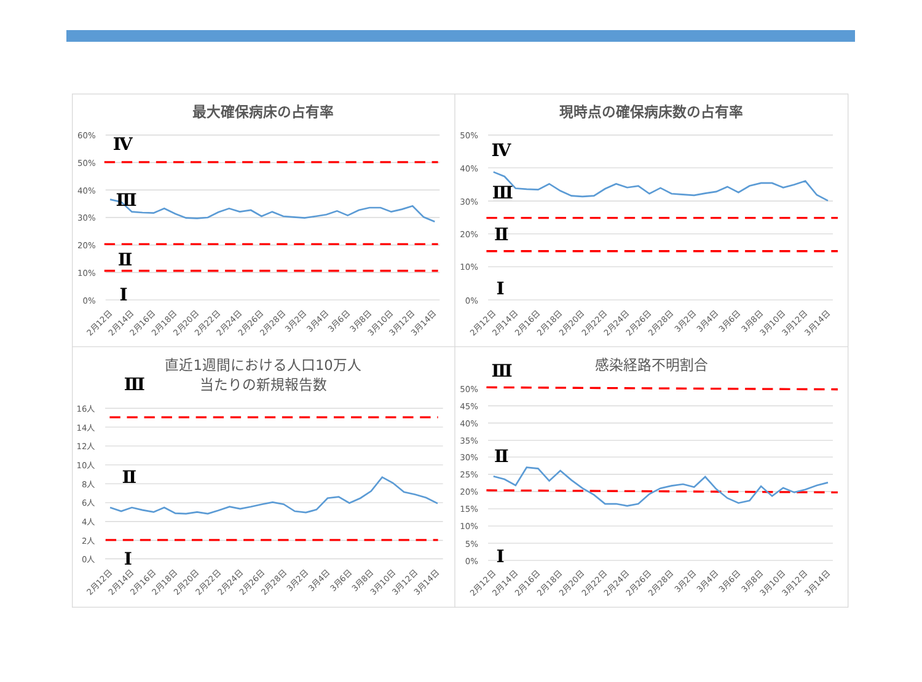最大確保病床の占有率
60%
50%
40%
30%
20%
10%
0%
Ⅳ
Ⅲ
Ⅱ
Ⅰ
2月12日
2月14日
2月16日
2月18日
2月20日
2月22日
2月24日
2月26日
2月28日
3月2日
3月4日
3月6日
3月8日
3月10日
3月12日
3月14日
現時点の確保病床数の占有率
50%
40%
30%
20%
10%
0%
Ⅳ
Ⅲ
Ⅱ
Ⅰ
2月12日
2月14日
2月16日
2月18日
2月20日
2月22日
2月24日
2月26日
2月28日
3月2日
3月4日
3月6日
3月8日
3月10日
3月12日
3月14日
直近1週間における人口10万人
当たりの新規報告数
Ⅲ
16人
14人
12人
10人
8人
6人
4人
2人
0人
Ⅱ
Ⅰ
2月12日
2月14日
2月16日
2月18日
2月20日
2月22日
2月24日
2月26日
2月28日
3月2日
3月4日
3月6日
3月8日
3月10日
3月12日
3月14日
Ⅲ
感染経路不明割合
50%
45%
40%
35%
30%
25%
20%
15%
10%
5%
0%
Ⅱ
Ⅰ
2月12日
2月14日
2月16日
2月18日
2月20日
2月22日
2月24日
2月26日
2月28日
3月2日
3月4日
3月6日
3月8日
3月10日
3月12日
3月14日